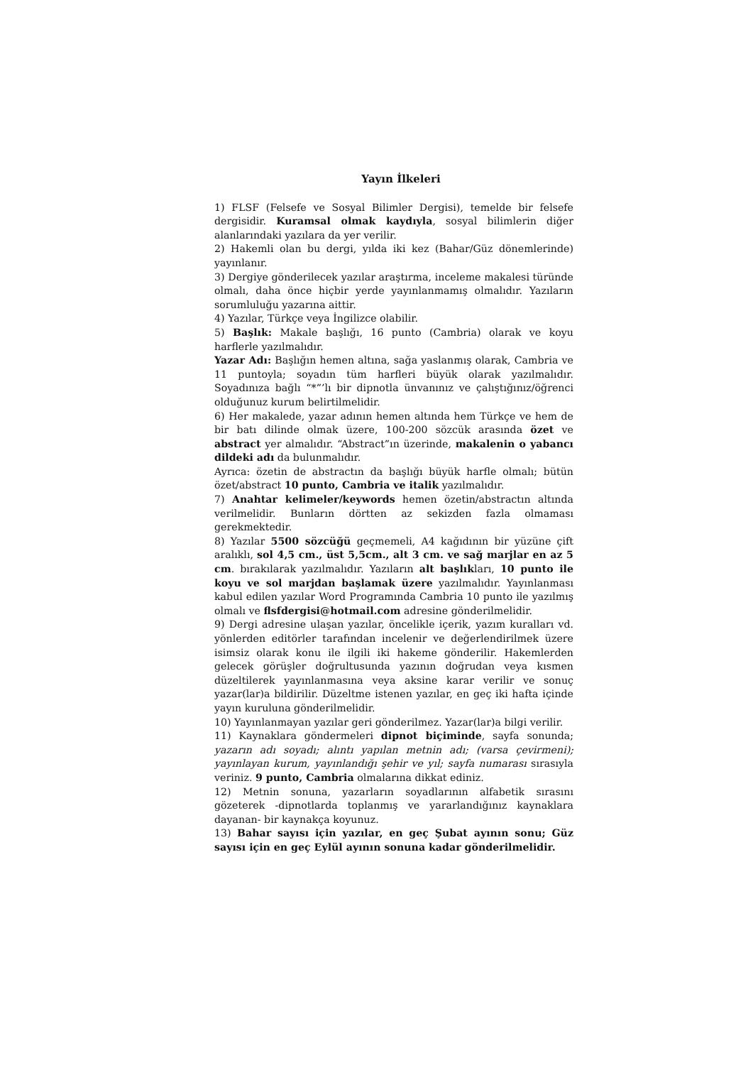Yayın İlkeleri
1) FLSF (Felsefe ve Sosyal Bilimler Dergisi), temelde bir felsefe dergisidir. Kuramsal olmak kaydıyla, sosyal bilimlerin diğer alanlarındaki yazılara da yer verilir.
2) Hakemli olan bu dergi, yılda iki kez (Bahar/Güz dönemlerinde) yayınlanır.
3) Dergiye gönderilecek yazılar araştırma, inceleme makalesi türünde olmalı, daha önce hiçbir yerde yayınlanmamış olmalıdır. Yazıların sorumluluğu yazarına aittir.
4) Yazılar, Türkçe veya İngilizce olabilir.
5) Başlık: Makale başlığı, 16 punto (Cambria) olarak ve koyu harflerle yazılmalıdır.
Yazar Adı: Başlığın hemen altına, sağa yaslanmış olarak, Cambria ve 11 puntoyla; soyadın tüm harfleri büyük olarak yazılmalıdır. Soyadınıza bağlı “*”’lı bir dipnotla ünvanınız ve çalıştığınız/öğrenci olduğunuz kurum belirtilmelidir.
6) Her makalede, yazar adının hemen altında hem Türkçe ve hem de bir batı dilinde olmak üzere, 100-200 sözcük arasında özet ve abstract yer almalıdır. “Abstract”ın üzerinde, makalenin o yabancı dildeki adı da bulunmalıdır.
Ayrıca: özetin de abstractın da başlığı büyük harfle olmalı; bütün özet/abstract 10 punto, Cambria ve italik yazılmalıdır.
7) Anahtar kelimeler/keywords hemen özetin/abstractın altında verilmelidir. Bunların dörtten az sekizden fazla olmaması gerekmektedir.
8) Yazılar 5500 sözcüğü geçmemeli, A4 kağıdının bir yüzüne çift aralıklı, sol 4,5 cm., üst 5,5cm., alt 3 cm. ve sağ marjlar en az 5 cm. bırakılarak yazılmalıdır. Yazıların alt başlıkları, 10 punto ile koyu ve sol marjdan başlamak üzere yazılmalıdır. Yayınlanması kabul edilen yazılar Word Programında Cambria 10 punto ile yazılmış olmalı ve flsfdergisi@hotmail.com adresine gönderilmelidir.
9) Dergi adresine ulaşan yazılar, öncelikle içerik, yazım kuralları vd. yönlerden editörler tarafından incelenir ve değerlendirilmek üzere isimsiz olarak konu ile ilgili iki hakeme gönderilir. Hakemlerden gelecek görüşler doğrultusunda yazının doğrudan veya kısmen düzeltilerek yayınlanmasına veya aksine karar verilir ve sonuç yazar(lar)a bildirilir. Düzeltme istenen yazılar, en geç iki hafta içinde yayın kuruluna gönderilmelidir.
10) Yayınlanmayan yazılar geri gönderilmez. Yazar(lar)a bilgi verilir.
11) Kaynaklara göndermeleri dipnot biçiminde, sayfa sonunda; yazarın adı soyadı; alıntı yapılan metnin adı; (varsa çevirmeni); yayınlayan kurum, yayınlandığı şehir ve yıl; sayfa numarası sırasıyla veriniz. 9 punto, Cambria olmalarına dikkat ediniz.
12) Metnin sonuna, yazarların soyadlarının alfabetik sırasını gözeterek -dipnotlarda toplanmış ve yararlandığınız kaynaklara dayanan- bir kaynakça koyunuz.
13) Bahar sayısı için yazılar, en geç Şubat ayının sonu; Güz sayısı için en geç Eylül ayının sonuna kadar gönderilmelidir.